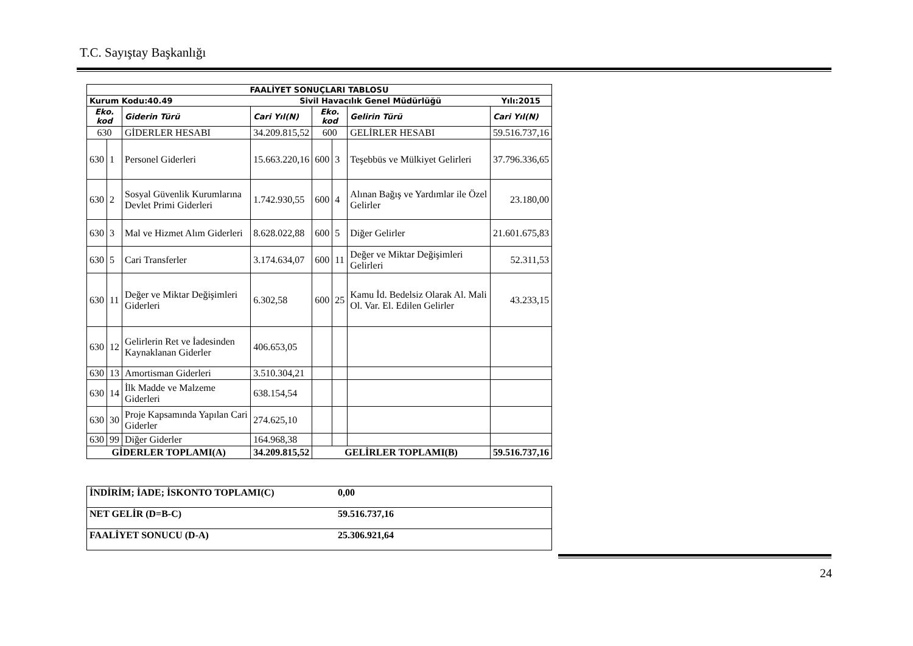T.C. Sayıştay Başkanlığı
| FAALİYET SONUÇLARI TABLOSU | | | | | | | |
| --- | --- | --- | --- | --- | --- | --- | --- |
| Kurum Kodu:40.49 | | | Sivil Havacılık Genel Müdürlüğü | | | | Yılı:2015 |
| Eko. kod | | Giderin Türü | Cari Yıl(N) | Eko. kod | | Gelirin Türü | Cari Yıl(N) |
| 630 | | GİDERLER HESABI | 34.209.815,52 | 600 | | GELİRLER HESABI | 59.516.737,16 |
| 630 | 1 | Personel Giderleri | 15.663.220,16 | 600 | 3 | Teşebbüs ve Mülkiyet Gelirleri | 37.796.336,65 |
| 630 | 2 | Sosyal Güvenlik Kurumlarına Devlet Primi Giderleri | 1.742.930,55 | 600 | 4 | Alınan Bağış ve Yardımlar ile Özel Gelirler | 23.180,00 |
| 630 | 3 | Mal ve Hizmet Alım Giderleri | 8.628.022,88 | 600 | 5 | Diğer Gelirler | 21.601.675,83 |
| 630 | 5 | Cari Transferler | 3.174.634,07 | 600 | 11 | Değer ve Miktar Değişimleri Gelirleri | 52.311,53 |
| 630 | 11 | Değer ve Miktar Değişimleri Giderleri | 6.302,58 | 600 | 25 | Kamu İd. Bedelsiz Olarak Al. Mali Ol. Var. El. Edilen Gelirler | 43.233,15 |
| 630 | 12 | Gelirlerin Ret ve İadesinden Kaynaklanan Giderler | 406.653,05 | | | | |
| 630 | 13 | Amortisman Giderleri | 3.510.304,21 | | | | |
| 630 | 14 | İlk Madde ve Malzeme Giderleri | 638.154,54 | | | | |
| 630 | 30 | Proje Kapsamında Yapılan Cari Giderler | 274.625,10 | | | | |
| 630 | 99 | Diğer Giderler | 164.968,38 | | | | |
| GİDERLER TOPLAMI(A) | | | 34.209.815,52 | GELİRLER TOPLAMI(B) | | | 59.516.737,16 |
| İNDİRİM; İADE; İSKONTO TOPLAMI(C) | 0,00 |
| NET GELİR (D=B-C) | 59.516.737,16 |
| FAALİYET SONUCU (D-A) | 25.306.921,64 |
24